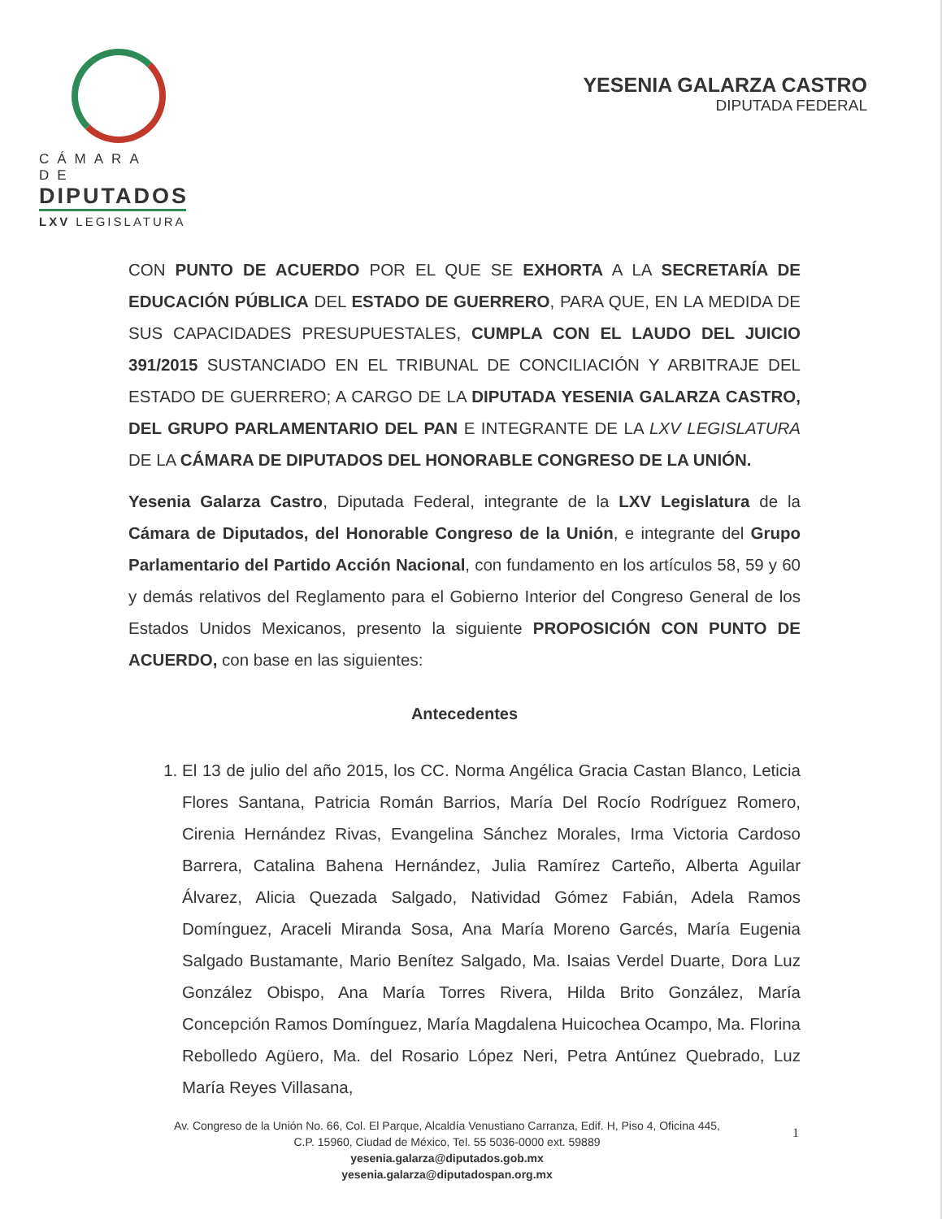CÁMARA DE
DIPUTADOS
LXV LEGISLATURA
YESENIA GALARZA CASTRO
DIPUTADA FEDERAL
CON PUNTO DE ACUERDO POR EL QUE SE EXHORTA A LA SECRETARÍA DE EDUCACIÓN PÚBLICA DEL ESTADO DE GUERRERO, PARA QUE, EN LA MEDIDA DE SUS CAPACIDADES PRESUPUESTALES, CUMPLA CON EL LAUDO DEL JUICIO 391/2015 SUSTANCIADO EN EL TRIBUNAL DE CONCILIACIÓN Y ARBITRAJE DEL ESTADO DE GUERRERO; A CARGO DE LA DIPUTADA YESENIA GALARZA CASTRO, DEL GRUPO PARLAMENTARIO DEL PAN E INTEGRANTE DE LA LXV LEGISLATURA DE LA CÁMARA DE DIPUTADOS DEL HONORABLE CONGRESO DE LA UNIÓN.
Yesenia Galarza Castro, Diputada Federal, integrante de la LXV Legislatura de la Cámara de Diputados, del Honorable Congreso de la Unión, e integrante del Grupo Parlamentario del Partido Acción Nacional, con fundamento en los artículos 58, 59 y 60 y demás relativos del Reglamento para el Gobierno Interior del Congreso General de los Estados Unidos Mexicanos, presento la siguiente PROPOSICIÓN CON PUNTO DE ACUERDO, con base en las siguientes:
Antecedentes
1. El 13 de julio del año 2015, los CC. Norma Angélica Gracia Castan Blanco, Leticia Flores Santana, Patricia Román Barrios, María Del Rocío Rodríguez Romero, Cirenia Hernández Rivas, Evangelina Sánchez Morales, Irma Victoria Cardoso Barrera, Catalina Bahena Hernández, Julia Ramírez Carteño, Alberta Aguilar Álvarez, Alicia Quezada Salgado, Natividad Gómez Fabián, Adela Ramos Domínguez, Araceli Miranda Sosa, Ana María Moreno Garcés, María Eugenia Salgado Bustamante, Mario Benítez Salgado, Ma. Isaias Verdel Duarte, Dora Luz González Obispo, Ana María Torres Rivera, Hilda Brito González, María Concepción Ramos Domínguez, María Magdalena Huicochea Ocampo, Ma. Florina Rebolledo Agüero, Ma. del Rosario López Neri, Petra Antúnez Quebrado, Luz María Reyes Villasana,
Av. Congreso de la Unión No. 66, Col. El Parque, Alcaldía Venustiano Carranza, Edif. H, Piso 4, Oficina 445,
C.P. 15960, Ciudad de México, Tel. 55 5036-0000 ext. 59889
yesenia.galarza@diputados.gob.mx
yesenia.galarza@diputadospan.org.mx
1